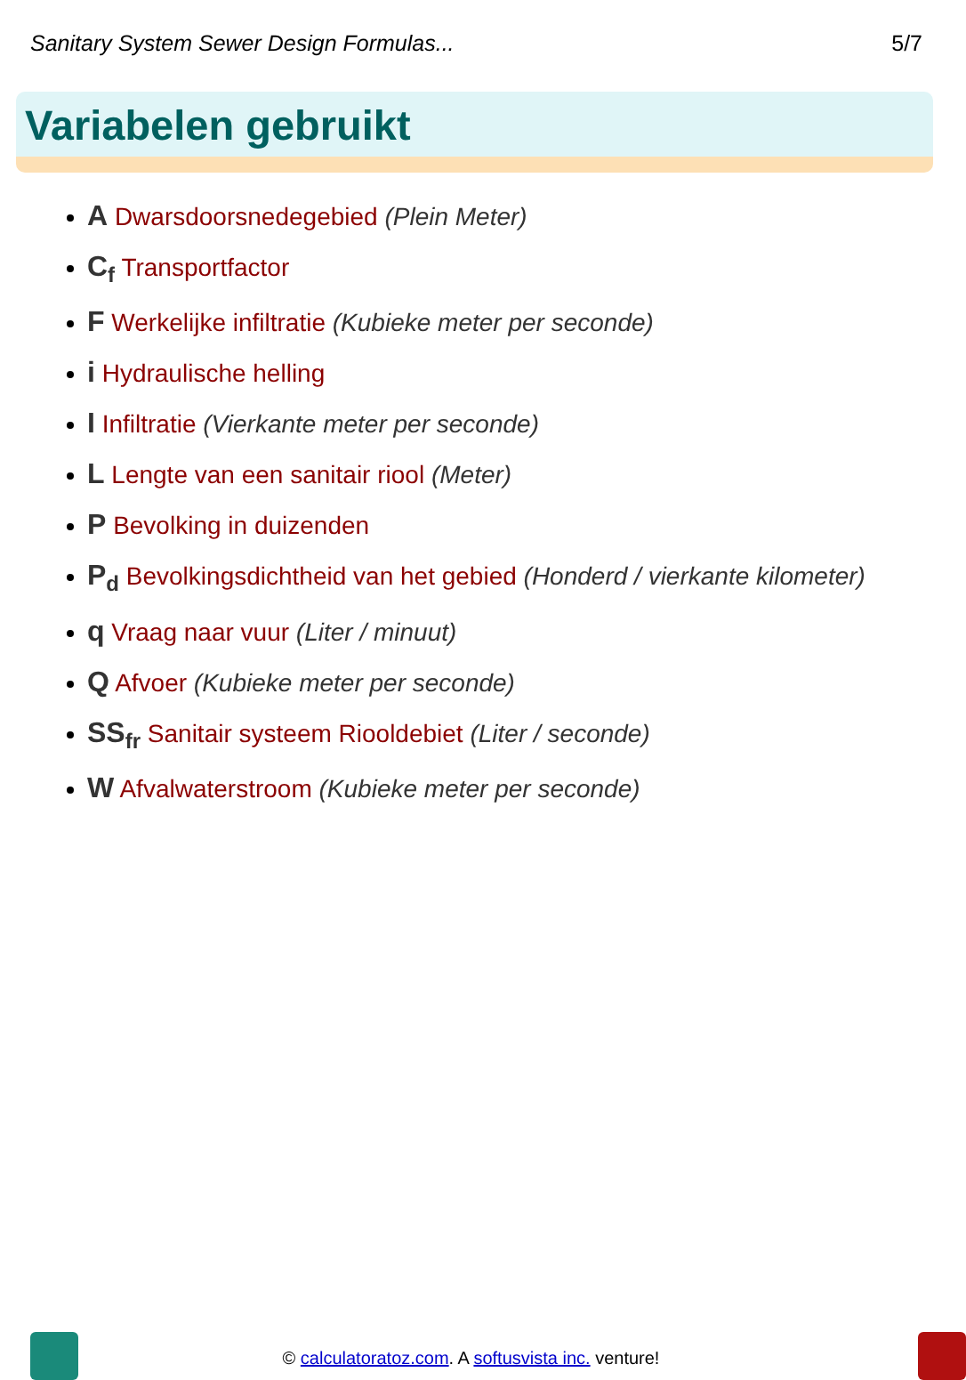Sanitary System Sewer Design Formulas... 5/7
Variabelen gebruikt
A Dwarsdoorsnedegebied (Plein Meter)
C<sub>f</sub> Transportfactor
F Werkelijke infiltratie (Kubieke meter per seconde)
i Hydraulische helling
I Infiltratie (Vierkante meter per seconde)
L Lengte van een sanitair riool (Meter)
P Bevolking in duizenden
P<sub>d</sub> Bevolkingsdichtheid van het gebied (Honderd / vierkante kilometer)
q Vraag naar vuur (Liter / minuut)
Q Afvoer (Kubieke meter per seconde)
SS<sub>fr</sub> Sanitair systeem Riooldebiet (Liter / seconde)
W Afvalwaterstroom (Kubieke meter per seconde)
© calculatoratoz.com. A softusvista inc. venture!